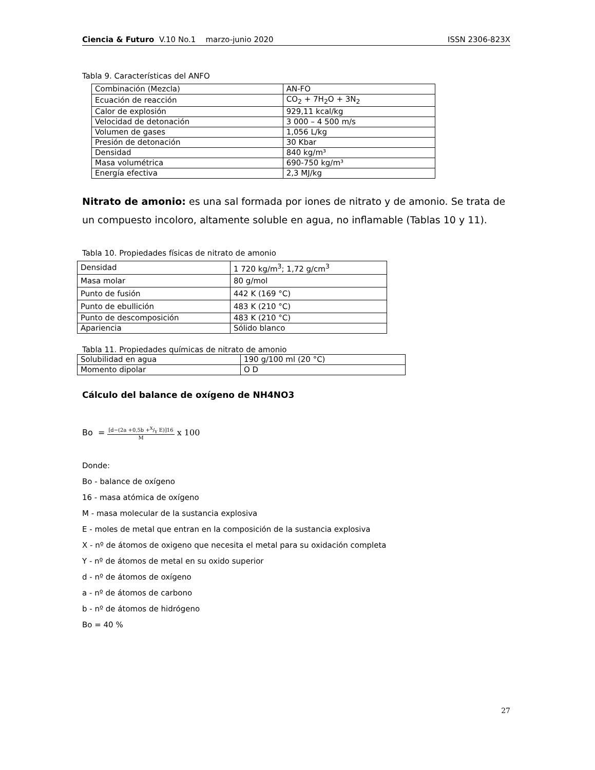Ciencia & Futuro V.10 No.1 marzo-junio 2020 ISSN 2306-823X
Tabla 9. Características del ANFO
| Combinación (Mezcla) | AN-FO |
| Ecuación de reacción | CO<sub>2</sub> + 7H<sub>2</sub>O + 3N<sub>2</sub> |
| Calor de explosión | 929,11 kcal/kg |
| Velocidad de detonación | 3 000 – 4 500 m/s |
| Volumen de gases | 1,056 L/kg |
| Presión de detonación | 30 Kbar |
| Densidad | 840 kg/m³ |
| Masa volumétrica | 690-750 kg/m³ |
| Energía efectiva | 2,3 MJ/kg |
Nitrato de amonio: es una sal formada por iones de nitrato y de amonio. Se trata de un compuesto incoloro, altamente soluble en agua, no inflamable (Tablas 10 y 11).
Tabla 10. Propiedades físicas de nitrato de amonio
| Densidad | 1 720 kg/m<sup>3</sup>; 1,72 g/cm<sup>3</sup> |
| Masa molar | 80 g/mol |
| Punto de fusión | 442 K (169 °C) |
| Punto de ebullición | 483 K (210 °C) |
| Punto de descomposición | 483 K (210 °C) |
| Apariencia | Sólido blanco |
Tabla 11. Propiedades químicas de nitrato de amonio
| Solubilidad en agua | 190 g/100 ml (20 °C) |
| Momento dipolar | O D |
Cálculo del balance de oxígeno de NH4NO3
Bo = [d−(2a +0,5b +X/Y E)]16 M x 100
Donde:
Bo - balance de oxígeno
16 - masa atómica de oxígeno
M - masa molecular de la sustancia explosiva
E - moles de metal que entran en la composición de la sustancia explosiva
X - nº de átomos de oxigeno que necesita el metal para su oxidación completa
Y - nº de átomos de metal en su oxido superior
d - nº de átomos de oxígeno
a - nº de átomos de carbono
b - nº de átomos de hidrógeno
Bo = 40 %
27